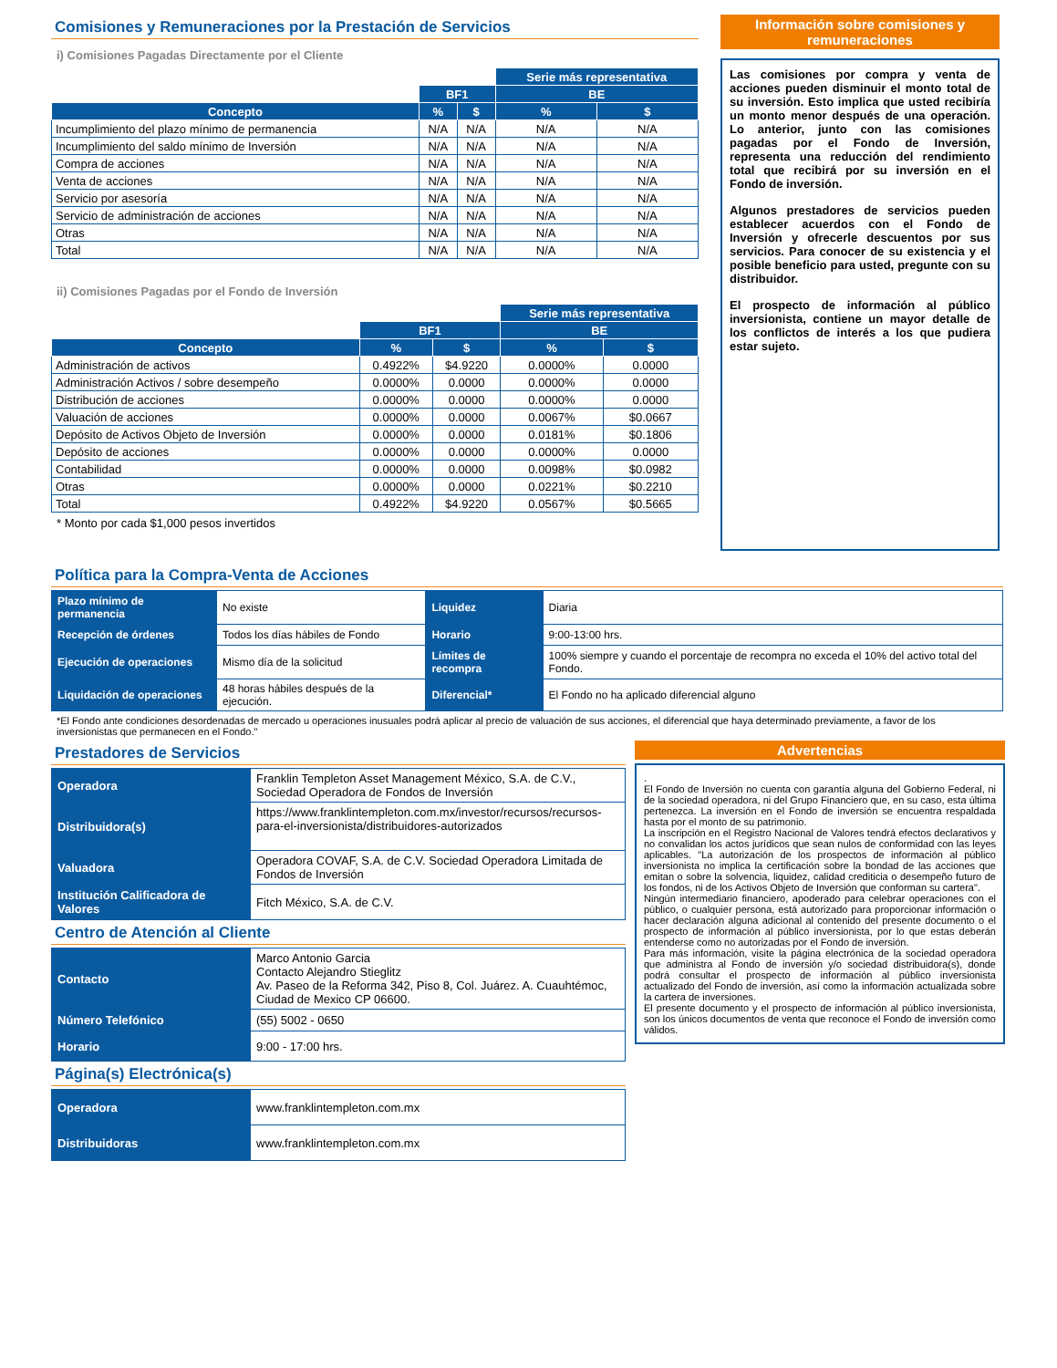Comisiones y Remuneraciones por la Prestación de Servicios
i) Comisiones Pagadas Directamente por el Cliente
| | | | Serie más representativa | |
| --- | --- | --- | --- | --- |
| | BF1 | | BE | |
| Concepto | % | $ | % | $ |
| Incumplimiento del plazo mínimo de permanencia | N/A | N/A | N/A | N/A |
| Incumplimiento del saldo mínimo de Inversión | N/A | N/A | N/A | N/A |
| Compra de acciones | N/A | N/A | N/A | N/A |
| Venta de acciones | N/A | N/A | N/A | N/A |
| Servicio por asesoría | N/A | N/A | N/A | N/A |
| Servicio de administración de acciones | N/A | N/A | N/A | N/A |
| Otras | N/A | N/A | N/A | N/A |
| Total | N/A | N/A | N/A | N/A |
ii) Comisiones Pagadas por el Fondo de Inversión
| | | | Serie más representativa | |
| --- | --- | --- | --- | --- |
| | BF1 | | BE | |
| Concepto | % | $ | % | $ |
| Administración de activos | 0.4922% | $4.9220 | 0.0000% | 0.0000 |
| Administración Activos / sobre desempeño | 0.0000% | 0.0000 | 0.0000% | 0.0000 |
| Distribución de acciones | 0.0000% | 0.0000 | 0.0000% | 0.0000 |
| Valuación de acciones | 0.0000% | 0.0000 | 0.0067% | $0.0667 |
| Depósito de Activos Objeto de Inversión | 0.0000% | 0.0000 | 0.0181% | $0.1806 |
| Depósito de acciones | 0.0000% | 0.0000 | 0.0000% | 0.0000 |
| Contabilidad | 0.0000% | 0.0000 | 0.0098% | $0.0982 |
| Otras | 0.0000% | 0.0000 | 0.0221% | $0.2210 |
| Total | 0.4922% | $4.9220 | 0.0567% | $0.5665 |
* Monto por cada $1,000 pesos invertidos
Política para la Compra-Venta de Acciones
| Plazo mínimo de permanencia | No existe | Liquidez | Diaria |
| Recepción de órdenes | Todos los días hábiles de Fondo | Horario | 9:00-13:00 hrs. |
| Ejecución de operaciones | Mismo día de la solicitud | Límites de recompra | 100% siempre y cuando el porcentaje de recompra no exceda el 10% del activo total del Fondo. |
| Liquidación de operaciones | 48 horas hábiles después de la ejecución. | Diferencial* | El Fondo no ha aplicado diferencial alguno |
*El Fondo ante condiciones desordenadas de mercado u operaciones inusuales podrá aplicar al precio de valuación de sus acciones, el diferencial que haya determinado previamente, a favor de los inversionistas que permanecen en el Fondo."
Prestadores de Servicios
| Operadora | Franklin Templeton Asset Management México, S.A. de C.V., Sociedad Operadora de Fondos de Inversión |
| Distribuidora(s) | https://www.franklintempleton.com.mx/investor/recursos/recursos-para-el-inversionista/distribuidores-autorizados |
| Valuadora | Operadora COVAF, S.A. de C.V. Sociedad Operadora Limitada de Fondos de Inversión |
| Institución Calificadora de Valores | Fitch México, S.A. de C.V. |
Centro de Atención al Cliente
| Contacto | Marco Antonio Garcia Contacto Alejandro Stieglitz Av. Paseo de la Reforma 342, Piso 8, Col. Juárez. A. Cuauhtémoc, Ciudad de Mexico CP 06600. |
| Número Telefónico | (55) 5002 - 0650 |
| Horario | 9:00 - 17:00 hrs. |
Página(s) Electrónica(s)
| Operadora | www.franklintempleton.com.mx |
| Distribuidoras | www.franklintempleton.com.mx |
Advertencias
.
El Fondo de Inversión no cuenta con garantía alguna del Gobierno Federal, ni de la sociedad operadora, ni del Grupo Financiero que, en su caso, esta última pertenezca. La inversión en el Fondo de inversión se encuentra respaldada hasta por el monto de su patrimonio.
La inscripción en el Registro Nacional de Valores tendrá efectos declarativos y no convalidan los actos jurídicos que sean nulos de conformidad con las leyes aplicables. "La autorización de los prospectos de información al público inversionista no implica la certificación sobre la bondad de las acciones que emitan o sobre la solvencia, liquidez, calidad crediticia o desempeño futuro de los fondos, ni de los Activos Objeto de Inversión que conforman su cartera".
Ningún intermediario financiero, apoderado para celebrar operaciones con el público, o cualquier persona, está autorizado para proporcionar información o hacer declaración alguna adicional al contenido del presente documento o el prospecto de información al público inversionista, por lo que estas deberán entenderse como no autorizadas por el Fondo de inversión.
Para más información, visite la página electrónica de la sociedad operadora que administra al Fondo de inversión y/o sociedad distribuidora(s), donde podrá consultar el prospecto de información al público inversionista actualizado del Fondo de inversión, así como la información actualizada sobre la cartera de inversiones.
El presente documento y el prospecto de información al público inversionista, son los únicos documentos de venta que reconoce el Fondo de inversión como válidos.
Información sobre comisiones y remuneraciones
Las comisiones por compra y venta de acciones pueden disminuir el monto total de su inversión. Esto implica que usted recibiría un monto menor después de una operación. Lo anterior, junto con las comisiones pagadas por el Fondo de Inversión, representa una reducción del rendimiento total que recibirá por su inversión en el Fondo de inversión.
Algunos prestadores de servicios pueden establecer acuerdos con el Fondo de Inversión y ofrecerle descuentos por sus servicios. Para conocer de su existencia y el posible beneficio para usted, pregunte con su distribuidor.
El prospecto de información al público inversionista, contiene un mayor detalle de los conflictos de interés a los que pudiera estar sujeto.